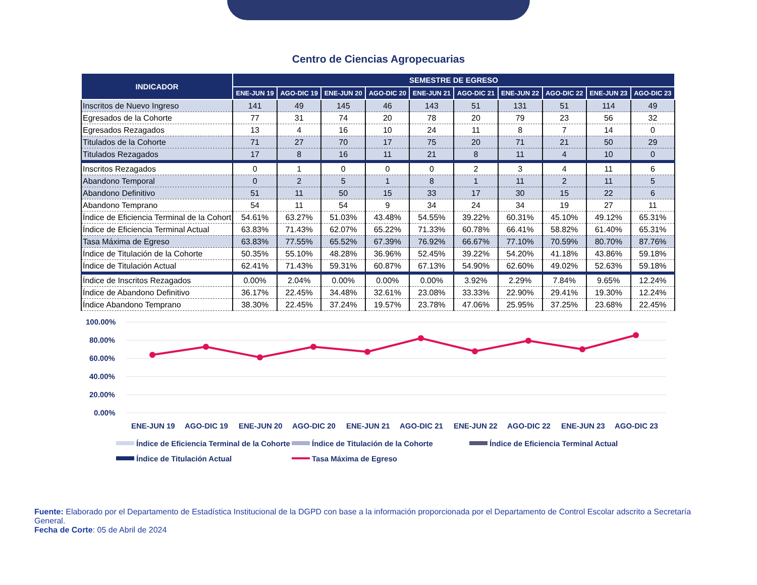Centro de Ciencias Agropecuarias
| INDICADOR | SEMESTRE DE EGRESO | | | | | | | | | |
| --- | --- | --- | --- | --- | --- | --- | --- | --- | --- | --- |
| | ENE-JUN 19 | AGO-DIC 19 | ENE-JUN 20 | AGO-DIC 20 | ENE-JUN 21 | AGO-DIC 21 | ENE-JUN 22 | AGO-DIC 22 | ENE-JUN 23 | AGO-DIC 23 |
| Inscritos de Nuevo Ingreso | 141 | 49 | 145 | 46 | 143 | 51 | 131 | 51 | 114 | 49 |
| Egresados de la Cohorte | 77 | 31 | 74 | 20 | 78 | 20 | 79 | 23 | 56 | 32 |
| Egresados Rezagados | 13 | 4 | 16 | 10 | 24 | 11 | 8 | 7 | 14 | 0 |
| Titulados de la Cohorte | 71 | 27 | 70 | 17 | 75 | 20 | 71 | 21 | 50 | 29 |
| Titulados Rezagados | 17 | 8 | 16 | 11 | 21 | 8 | 11 | 4 | 10 | 0 |
| Inscritos Rezagados | 0 | 1 | 0 | 0 | 0 | 2 | 3 | 4 | 11 | 6 |
| Abandono Temporal | 0 | 2 | 5 | 1 | 8 | 1 | 11 | 2 | 11 | 5 |
| Abandono Definitivo | 51 | 11 | 50 | 15 | 33 | 17 | 30 | 15 | 22 | 6 |
| Abandono Temprano | 54 | 11 | 54 | 9 | 34 | 24 | 34 | 19 | 27 | 11 |
| Índice de Eficiencia Terminal de la Cohort | 54.61% | 63.27% | 51.03% | 43.48% | 54.55% | 39.22% | 60.31% | 45.10% | 49.12% | 65.31% |
| Índice de Eficiencia Terminal Actual | 63.83% | 71.43% | 62.07% | 65.22% | 71.33% | 60.78% | 66.41% | 58.82% | 61.40% | 65.31% |
| Tasa Máxima de Egreso | 63.83% | 77.55% | 65.52% | 67.39% | 76.92% | 66.67% | 77.10% | 70.59% | 80.70% | 87.76% |
| Índice de Titulación de la Cohorte | 50.35% | 55.10% | 48.28% | 36.96% | 52.45% | 39.22% | 54.20% | 41.18% | 43.86% | 59.18% |
| Índice de Titulación Actual | 62.41% | 71.43% | 59.31% | 60.87% | 67.13% | 54.90% | 62.60% | 49.02% | 52.63% | 59.18% |
| Índice de Inscritos Rezagados | 0.00% | 2.04% | 0.00% | 0.00% | 0.00% | 3.92% | 2.29% | 7.84% | 9.65% | 12.24% |
| Índice de Abandono Definitivo | 36.17% | 22.45% | 34.48% | 32.61% | 23.08% | 33.33% | 22.90% | 29.41% | 19.30% | 12.24% |
| Índice Abandono Temprano | 38.30% | 22.45% | 37.24% | 19.57% | 23.78% | 47.06% | 25.95% | 37.25% | 23.68% | 22.45% |
100.00%
80.00%
60.00%
40.00%
20.00%
0.00%
ENE-JUN 19
AGO-DIC 19
ENE-JUN 20
AGO-DIC 20
ENE-JUN 21
AGO-DIC 21
ENE-JUN 22
AGO-DIC 22
ENE-JUN 23
AGO-DIC 23
Índice de Eficiencia Terminal de la Cohorte
Índice de Titulación de la Cohorte
Índice de Eficiencia Terminal Actual
Índice de Titulación Actual
Tasa Máxima de Egreso
Fuente: Elaborado por el Departamento de Estadística Institucional de la DGPD con base a la información proporcionada por el Departamento de Control Escolar adscrito a Secretaría General.
Fecha de Corte: 05 de Abril de 2024